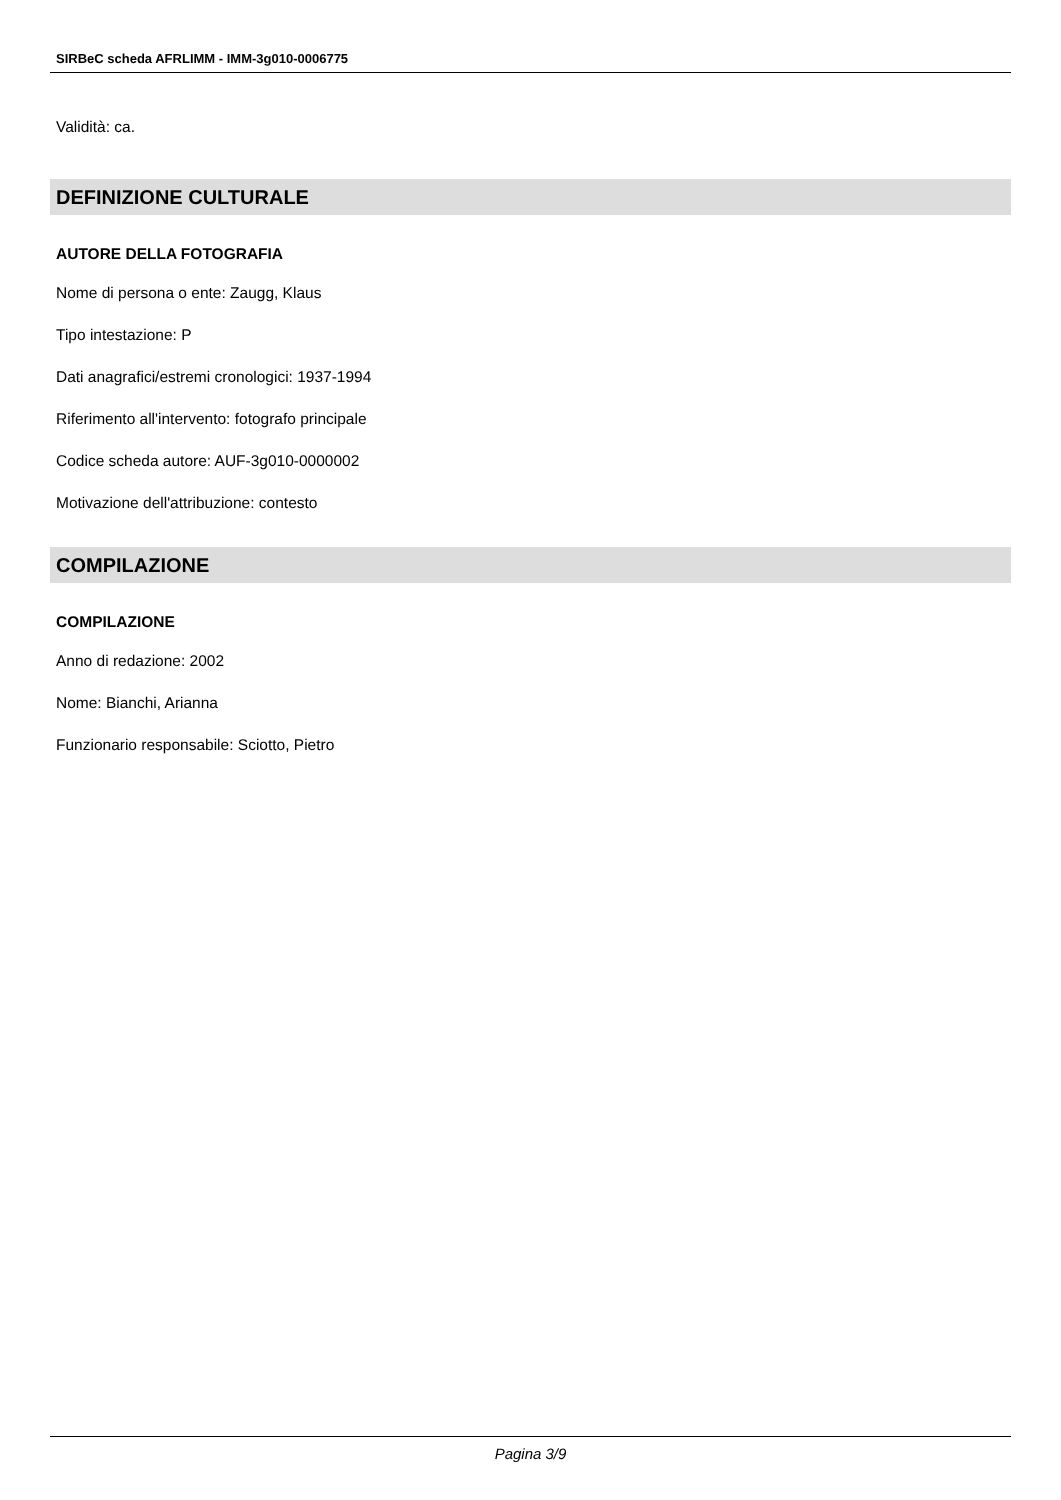SIRBeC scheda AFRLIMM - IMM-3g010-0006775
Validità: ca.
DEFINIZIONE CULTURALE
AUTORE DELLA FOTOGRAFIA
Nome di persona o ente: Zaugg, Klaus
Tipo intestazione: P
Dati anagrafici/estremi cronologici: 1937-1994
Riferimento all'intervento: fotografo principale
Codice scheda autore: AUF-3g010-0000002
Motivazione dell'attribuzione: contesto
COMPILAZIONE
COMPILAZIONE
Anno di redazione: 2002
Nome: Bianchi, Arianna
Funzionario responsabile: Sciotto, Pietro
Pagina 3/9